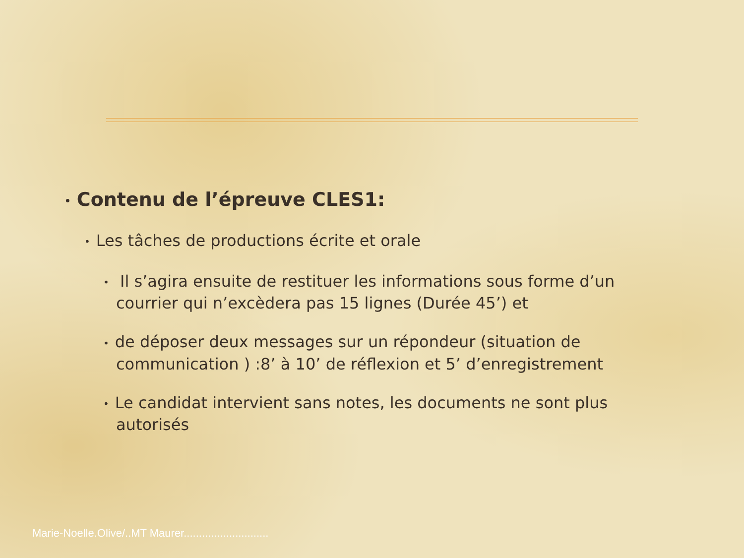• Contenu de l’épreuve CLES1:
• Les tâches de productions écrite et orale
• Il s’agira ensuite de restituer les informations sous forme d’un courrier qui n’excèdera pas 15 lignes (Durée 45’) et
• de déposer deux messages sur un répondeur (situation de communication ) :8’ à 10’ de réflexion et 5’ d’enregistrement
• Le candidat intervient sans notes, les documents ne sont plus autorisés
Marie-Noelle.Olive/..MT Maurer............................